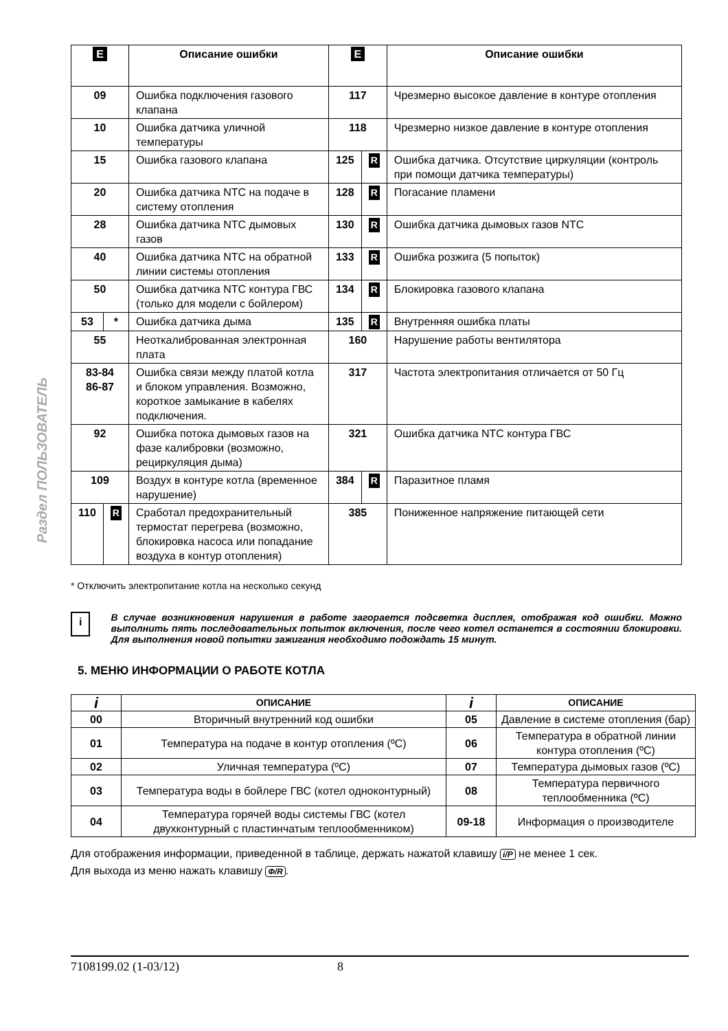Раздел ПОЛЬЗОВАТЕЛЬ
| E | | Описание ошибки | E | | Описание ошибки |
| --- | --- | --- | --- | --- | --- |
| 09 | | Ошибка подключения газового клапана | 117 | | Чрезмерно высокое давление в контуре отопления |
| 10 | | Ошибка датчика уличной температуры | 118 | | Чрезмерно низкое давление в контуре отопления |
| 15 | | Ошибка газового клапана | 125 | R | Ошибка датчика. Отсутствие циркуляции (контроль при помощи датчика температуры) |
| 20 | | Ошибка датчика NTC на подаче в систему отопления | 128 | R | Погасание пламени |
| 28 | | Ошибка датчика NTC дымовых газов | 130 | R | Ошибка датчика дымовых газов NTC |
| 40 | | Ошибка датчика NTC на обратной линии системы отопления | 133 | R | Ошибка розжига (5 попыток) |
| 50 | | Ошибка датчика NTC контура ГВС (только для модели с бойлером) | 134 | R | Блокировка газового клапана |
| 53 | * | Ошибка датчика дыма | 135 | R | Внутренняя ошибка платы |
| 55 | | Неоткалиброванная электронная плата | 160 | | Нарушение работы вентилятора |
| 83-84 86-87 | | Ошибка связи между платой котла и блоком управления. Возможно, короткое замыкание в кабелях подключения. | 317 | | Частота электропитания отличается от 50 Гц |
| 92 | | Ошибка потока дымовых газов на фазе калибровки (возможно, рециркуляция дыма) | 321 | | Ошибка датчика NTC контура ГВС |
| 109 | | Воздух в контуре котла (временное нарушение) | 384 | R | Паразитное пламя |
| 110 | R | Сработал предохранительный термостат перегрева (возможно, блокировка насоса или попадание воздуха в контур отопления) | 385 | | Пониженное напряжение питающей сети |
* Отключить электропитание котла на несколько секунд
i
В случае возникновения нарушения в работе загорается подсветка дисплея, отображая код ошибки. Можно выполнить пять последовательных попыток включения, после чего котел останется в состоянии блокировки. Для выполнения новой попытки зажигания необходимо подождать 15 минут.
5. МЕНЮ ИНФОРМАЦИИ О РАБОТЕ КОТЛА
| i | ОПИСАНИЕ | i | ОПИСАНИЕ |
| --- | --- | --- | --- |
| 00 | Вторичный внутренний код ошибки | 05 | Давление в системе отопления (бар) |
| 01 | Температура на подаче в контур отопления (ºC) | 06 | Температура в обратной линии контура отопления (ºC) |
| 02 | Уличная температура (ºC) | 07 | Температура дымовых газов (ºC) |
| 03 | Температура воды в бойлере ГВС (котел одноконтурный) | 08 | Температура первичного теплообменника (ºC) |
| 04 | Температура горячей воды системы ГВС (котел двухконтурный с пластинчатым теплообменником) | 09-18 | Информация о производителе |
Для отображения информации, приведенной в таблице, держать нажатой клавишу i/P не менее 1 сек.
Для выхода из меню нажать клавишу Ф/R.
7108199.02 (1-03/12) 8